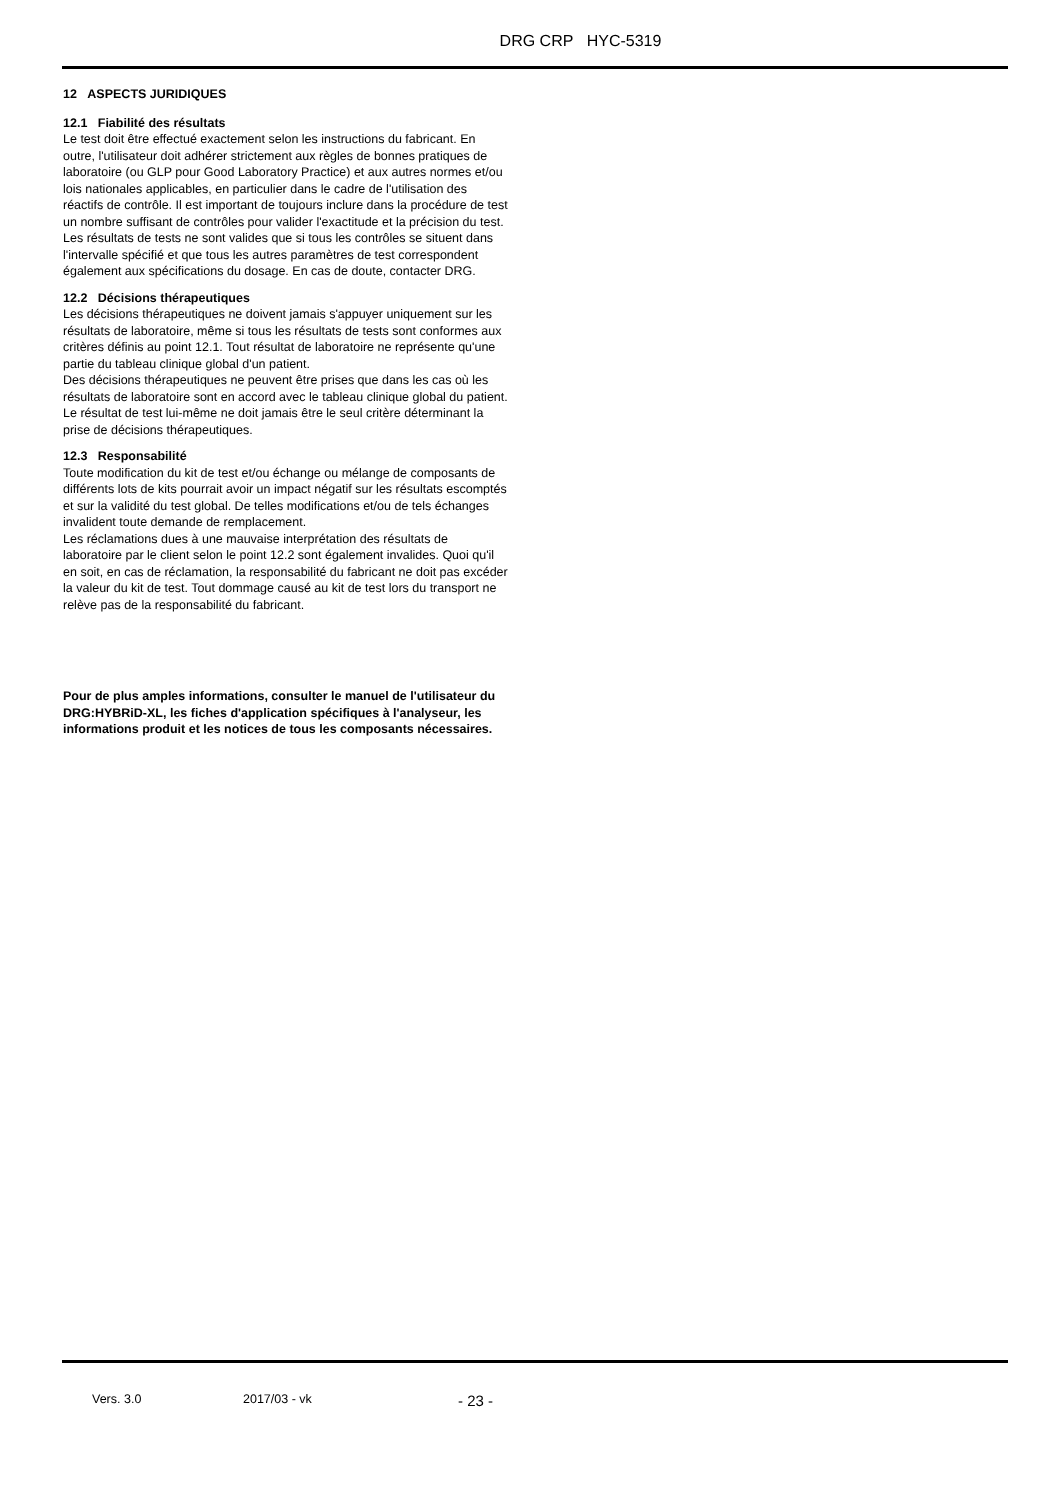DRG CRP HYC-5319
12 ASPECTS JURIDIQUES
12.1 Fiabilité des résultats
Le test doit être effectué exactement selon les instructions du fabricant. En outre, l'utilisateur doit adhérer strictement aux règles de bonnes pratiques de laboratoire (ou GLP pour Good Laboratory Practice) et aux autres normes et/ou lois nationales applicables, en particulier dans le cadre de l'utilisation des réactifs de contrôle. Il est important de toujours inclure dans la procédure de test un nombre suffisant de contrôles pour valider l'exactitude et la précision du test.
Les résultats de tests ne sont valides que si tous les contrôles se situent dans l'intervalle spécifié et que tous les autres paramètres de test correspondent également aux spécifications du dosage. En cas de doute, contacter DRG.
12.2 Décisions thérapeutiques
Les décisions thérapeutiques ne doivent jamais s'appuyer uniquement sur les résultats de laboratoire, même si tous les résultats de tests sont conformes aux critères définis au point 12.1. Tout résultat de laboratoire ne représente qu'une partie du tableau clinique global d'un patient.
Des décisions thérapeutiques ne peuvent être prises que dans les cas où les résultats de laboratoire sont en accord avec le tableau clinique global du patient.
Le résultat de test lui-même ne doit jamais être le seul critère déterminant la prise de décisions thérapeutiques.
12.3 Responsabilité
Toute modification du kit de test et/ou échange ou mélange de composants de différents lots de kits pourrait avoir un impact négatif sur les résultats escomptés et sur la validité du test global. De telles modifications et/ou de tels échanges invalident toute demande de remplacement.
Les réclamations dues à une mauvaise interprétation des résultats de laboratoire par le client selon le point 12.2 sont également invalides. Quoi qu'il en soit, en cas de réclamation, la responsabilité du fabricant ne doit pas excéder la valeur du kit de test. Tout dommage causé au kit de test lors du transport ne relève pas de la responsabilité du fabricant.
Pour de plus amples informations, consulter le manuel de l'utilisateur du DRG:HYBRiD-XL, les fiches d'application spécifiques à l'analyseur, les informations produit et les notices de tous les composants nécessaires.
Vers. 3.0 2017/03 - vk - 23 -